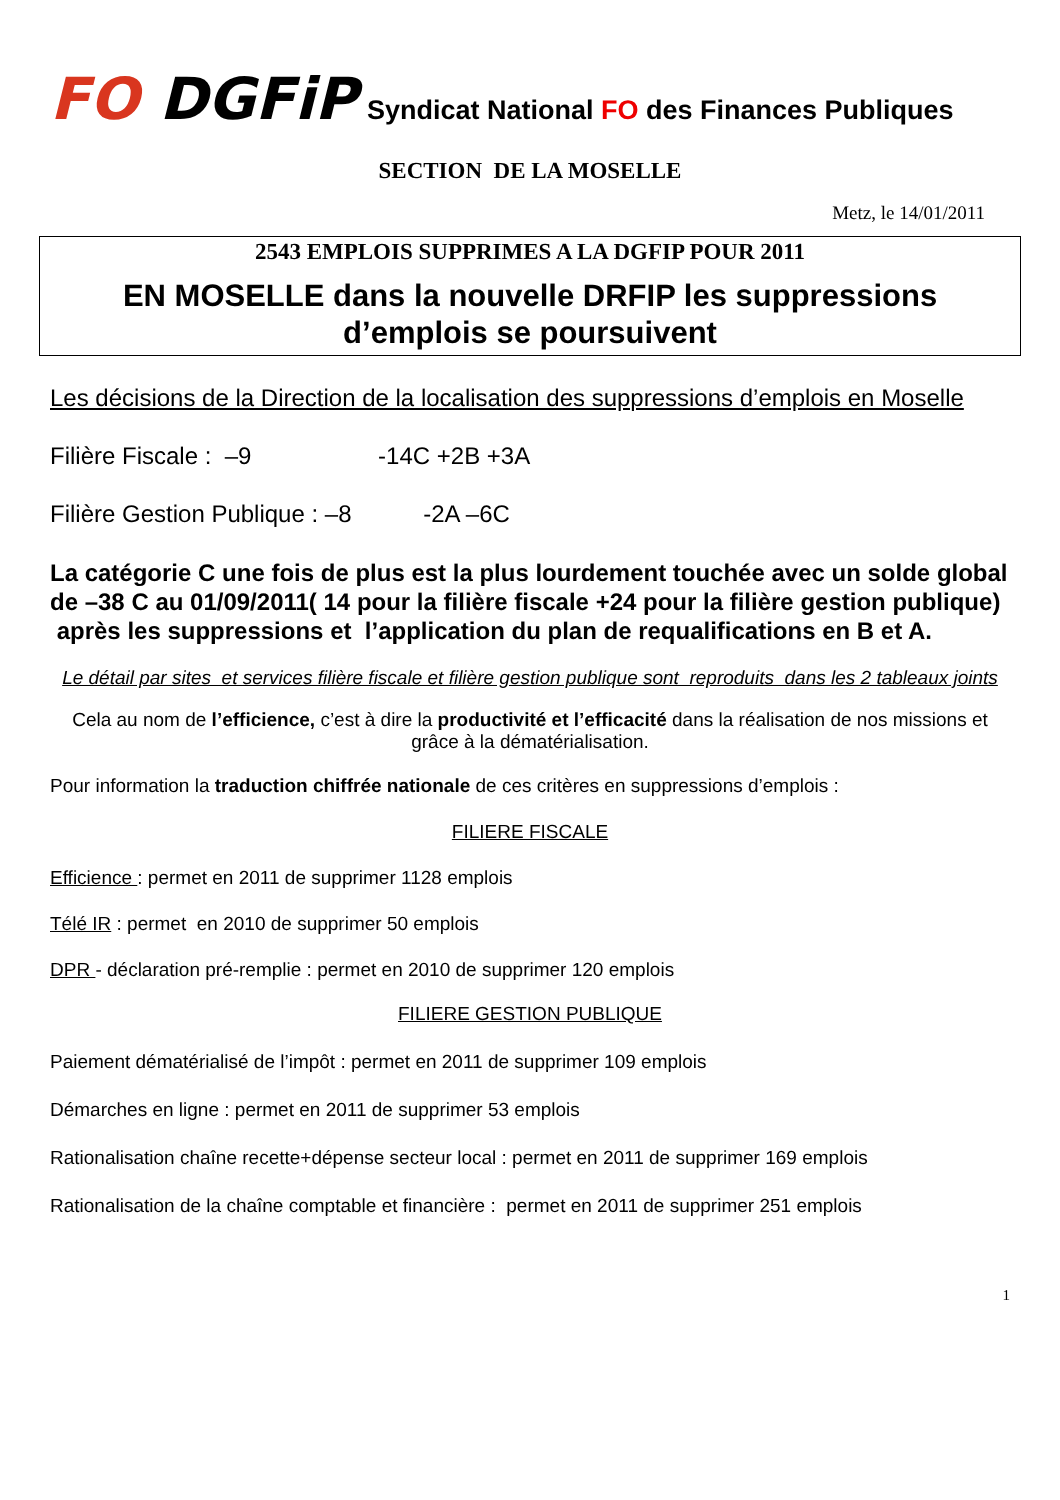FO DGFiP
Syndicat National FO des Finances Publiques
SECTION DE LA MOSELLE
Metz, le 14/01/2011
2543 EMPLOIS SUPPRIMES A LA DGFIP POUR 2011
EN MOSELLE dans la nouvelle DRFIP les suppressions d’emplois se poursuivent
Les décisions de la Direction de la localisation des suppressions d’emplois en Moselle
Filière Fiscale : –9 -14C +2B +3A
Filière Gestion Publique : –8 -2A –6C
La catégorie C une fois de plus est la plus lourdement touchée avec un solde global de –38 C au 01/09/2011( 14 pour la filière fiscale +24 pour la filière gestion publique) après les suppressions et l’application du plan de requalifications en B et A.
Le détail par sites et services filière fiscale et filière gestion publique sont reproduits dans les 2 tableaux joints
Cela au nom de l’efficience, c’est à dire la productivité et l’efficacité dans la réalisation de nos missions et grâce à la dématérialisation.
Pour information la traduction chiffrée nationale de ces critères en suppressions d’emplois :
FILIERE FISCALE
Efficience : permet en 2011 de supprimer 1128 emplois
Télé IR : permet en 2010 de supprimer 50 emplois
DPR - déclaration pré-remplie : permet en 2010 de supprimer 120 emplois
FILIERE GESTION PUBLIQUE
Paiement dématérialisé de l’impôt : permet en 2011 de supprimer 109 emplois
Démarches en ligne : permet en 2011 de supprimer 53 emplois
Rationalisation chaîne recette+dépense secteur local : permet en 2011 de supprimer 169 emplois
Rationalisation de la chaîne comptable et financière : permet en 2011 de supprimer 251 emplois
1